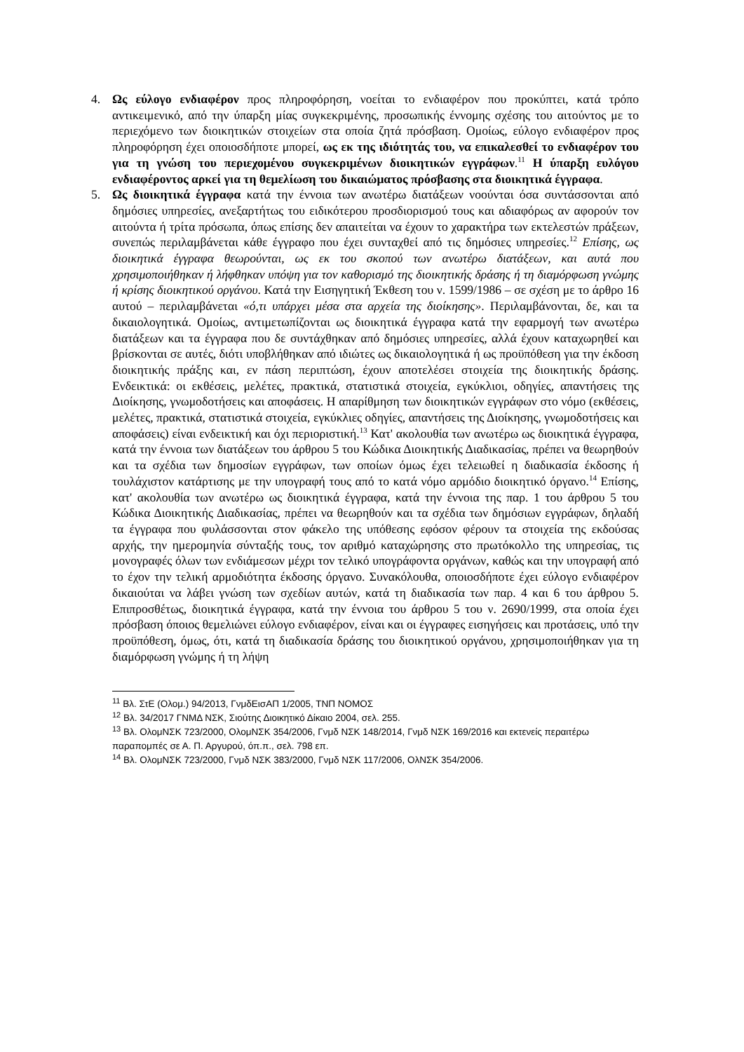4. Ως εύλογο ενδιαφέρον προς πληροφόρηση, νοείται το ενδιαφέρον που προκύπτει, κατά τρόπο αντικειμενικό, από την ύπαρξη μίας συγκεκριμένης, προσωπικής έννομης σχέσης του αιτούντος με το περιεχόμενο των διοικητικών στοιχείων στα οποία ζητά πρόσβαση. Ομοίως, εύλογο ενδιαφέρον προς πληροφόρηση έχει οποιοσδήποτε μπορεί, ως εκ της ιδιότητάς του, να επικαλεσθεί το ενδιαφέρον του για τη γνώση του περιεχομένου συγκεκριμένων διοικητικών εγγράφων.<sup>11</sup> Η ύπαρξη ευλόγου ενδιαφέροντος αρκεί για τη θεμελίωση του δικαιώματος πρόσβασης στα διοικητικά έγγραφα.
5. Ως διοικητικά έγγραφα κατά την έννοια των ανωτέρω διατάξεων νοούνται όσα συντάσσονται από δημόσιες υπηρεσίες, ανεξαρτήτως του ειδικότερου προσδιορισμού τους και αδιαφόρως αν αφορούν τον αιτούντα ή τρίτα πρόσωπα, όπως επίσης δεν απαιτείται να έχουν το χαρακτήρα των εκτελεστών πράξεων, συνεπώς περιλαμβάνεται κάθε έγγραφο που έχει συνταχθεί από τις δημόσιες υπηρεσίες.<sup>12</sup> Επίσης, ως διοικητικά έγγραφα θεωρούνται, ως εκ του σκοπού των ανωτέρω διατάξεων, και αυτά που χρησιμοποιήθηκαν ή λήφθηκαν υπόψη για τον καθορισμό της διοικητικής δράσης ή τη διαμόρφωση γνώμης ή κρίσης διοικητικού οργάνου. Κατά την Εισηγητική Έκθεση του ν. 1599/1986 – σε σχέση με το άρθρο 16 αυτού – περιλαμβάνεται «ό,τι υπάρχει μέσα στα αρχεία της διοίκησης». Περιλαμβάνονται, δε, και τα δικαιολογητικά. Ομοίως, αντιμετωπίζονται ως διοικητικά έγγραφα κατά την εφαρμογή των ανωτέρω διατάξεων και τα έγγραφα που δε συντάχθηκαν από δημόσιες υπηρεσίες, αλλά έχουν καταχωρηθεί και βρίσκονται σε αυτές, διότι υποβλήθηκαν από ιδιώτες ως δικαιολογητικά ή ως προϋπόθεση για την έκδοση διοικητικής πράξης και, εν πάση περιπτώση, έχουν αποτελέσει στοιχεία της διοικητικής δράσης. Ενδεικτικά: οι εκθέσεις, μελέτες, πρακτικά, στατιστικά στοιχεία, εγκύκλιοι, οδηγίες, απαντήσεις της Διοίκησης, γνωμοδοτήσεις και αποφάσεις. Η απαρίθμηση των διοικητικών εγγράφων στο νόμο (εκθέσεις, μελέτες, πρακτικά, στατιστικά στοιχεία, εγκύκλιες οδηγίες, απαντήσεις της Διοίκησης, γνωμοδοτήσεις και αποφάσεις) είναι ενδεικτική και όχι περιοριστική.<sup>13</sup> Κατ' ακολουθία των ανωτέρω ως διοικητικά έγγραφα, κατά την έννοια των διατάξεων του άρθρου 5 του Κώδικα Διοικητικής Διαδικασίας, πρέπει να θεωρηθούν και τα σχέδια των δημοσίων εγγράφων, των οποίων όμως έχει τελειωθεί η διαδικασία έκδοσης ή τουλάχιστον κατάρτισης με την υπογραφή τους από το κατά νόμο αρμόδιο διοικητικό όργανο.<sup>14</sup> Επίσης, κατ' ακολουθία των ανωτέρω ως διοικητικά έγγραφα, κατά την έννοια της παρ. 1 του άρθρου 5 του Κώδικα Διοικητικής Διαδικασίας, πρέπει να θεωρηθούν και τα σχέδια των δημόσιων εγγράφων, δηλαδή τα έγγραφα που φυλάσσονται στον φάκελο της υπόθεσης εφόσον φέρουν τα στοιχεία της εκδούσας αρχής, την ημερομηνία σύνταξής τους, τον αριθμό καταχώρησης στο πρωτόκολλο της υπηρεσίας, τις μονογραφές όλων των ενδιάμεσων μέχρι τον τελικό υπογράφοντα οργάνων, καθώς και την υπογραφή από το έχον την τελική αρμοδιότητα έκδοσης όργανο. Συνακόλουθα, οποιοσδήποτε έχει εύλογο ενδιαφέρον δικαιούται να λάβει γνώση των σχεδίων αυτών, κατά τη διαδικασία των παρ. 4 και 6 του άρθρου 5. Επιπροσθέτως, διοικητικά έγγραφα, κατά την έννοια του άρθρου 5 του ν. 2690/1999, στα οποία έχει πρόσβαση όποιος θεμελιώνει εύλογο ενδιαφέρον, είναι και οι έγγραφες εισηγήσεις και προτάσεις, υπό την προϋπόθεση, όμως, ότι, κατά τη διαδικασία δράσης του διοικητικού οργάνου, χρησιμοποιήθηκαν για τη διαμόρφωση γνώμης ή τη λήψη
<sup>11</sup> Βλ. ΣτΕ (Ολομ.) 94/2013, ΓνμδΕισΑΠ 1/2005, ΤΝΠ ΝΟΜΟΣ
<sup>12</sup> Βλ. 34/2017 ΓΝΜΔ ΝΣΚ, Σιούτης Διοικητικό Δίκαιο 2004, σελ. 255.
<sup>13</sup> Βλ. ΟλομΝΣΚ 723/2000, ΟλομΝΣΚ 354/2006, Γνμδ ΝΣΚ 148/2014, Γνμδ ΝΣΚ 169/2016 και εκτενείς περαιτέρω παραπομπές σε Α. Π. Αργυρού, όπ.π., σελ. 798 επ.
<sup>14</sup> Βλ. ΟλομΝΣΚ 723/2000, Γνμδ ΝΣΚ 383/2000, Γνμδ ΝΣΚ 117/2006, ΟλΝΣΚ 354/2006.